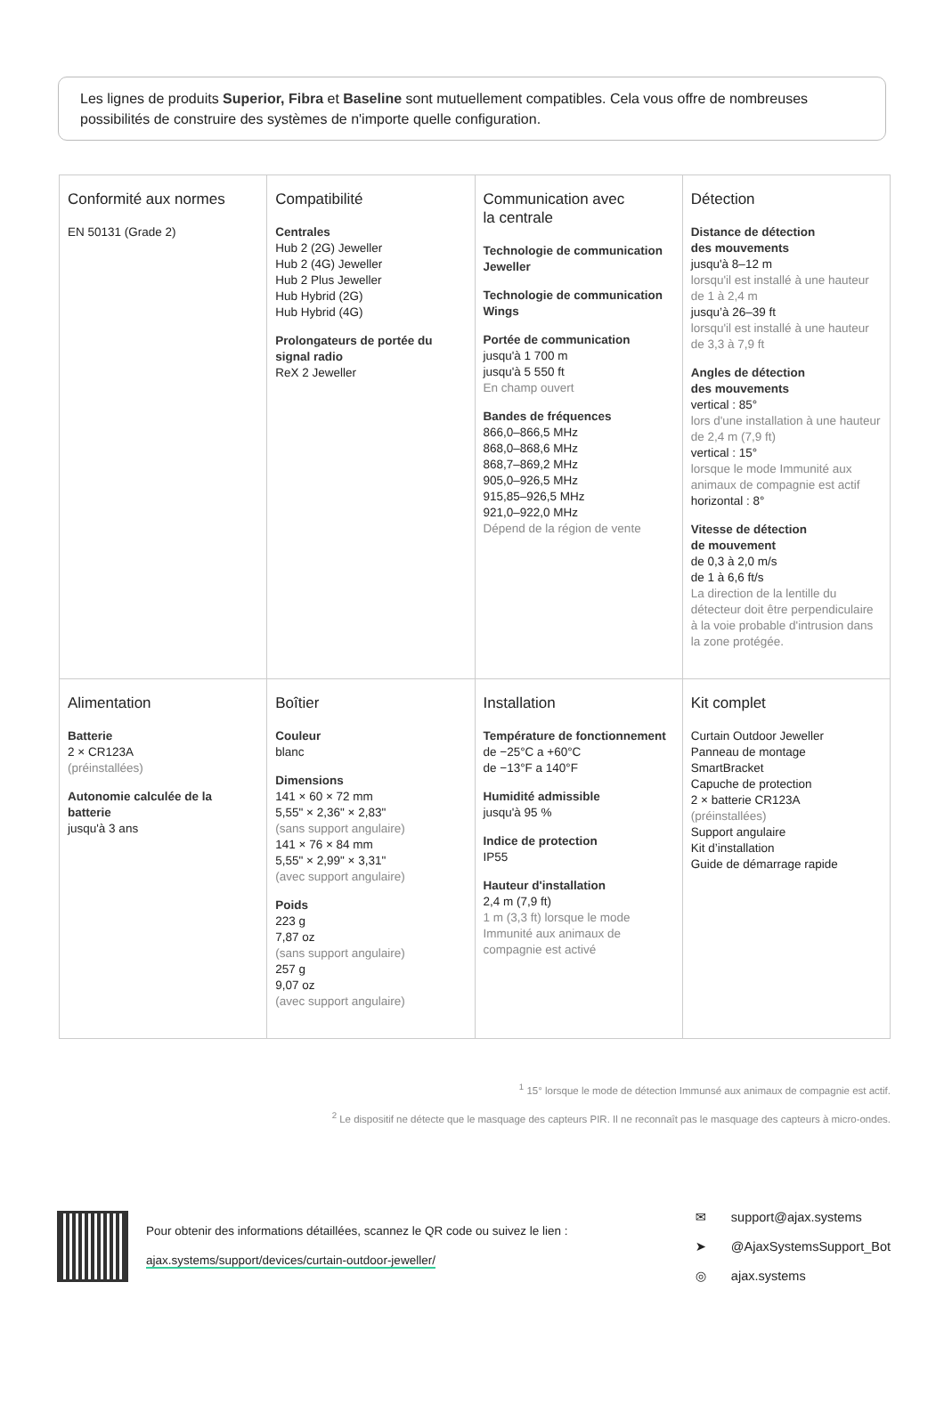Les lignes de produits Superior, Fibra et Baseline sont mutuellement compatibles. Cela vous offre de nombreuses possibilités de construire des systèmes de n'importe quelle configuration.
| Conformité aux normes EN 50131 (Grade 2) | Compatibilité Centrales Hub 2 (2G) Jeweller Hub 2 (4G) Jeweller Hub 2 Plus Jeweller Hub Hybrid (2G) Hub Hybrid (4G) Prolongateurs de portée du signal radio ReX 2 Jeweller | Communication avec la centrale Technologie de communication Jeweller Technologie de communication Wings Portée de communication jusqu'à 1 700 m jusqu'à 5 550 ft En champ ouvert Bandes de fréquences 866,0–866,5 MHz 868,0–868,6 MHz 868,7–869,2 MHz 905,0–926,5 MHz 915,85–926,5 MHz 921,0–922,0 MHz Dépend de la région de vente | Détection Distance de détection des mouvements jusqu'à 8–12 m lorsqu'il est installé à une hauteur de 1 à 2,4 m jusqu’à 26–39 ft lorsqu'il est installé à une hauteur de 3,3 à 7,9 ft Angles de détection des mouvements vertical : 85° lors d'une installation à une hauteur de 2,4 m (7,9 ft) vertical : 15° lorsque le mode Immunité aux animaux de compagnie est actif horizontal : 8° Vitesse de détection de mouvement de 0,3 à 2,0 m/s de 1 à 6,6 ft/s La direction de la lentille du détecteur doit être perpendiculaire à la voie probable d'intrusion dans la zone protégée. |
| Alimentation Batterie 2 × CR123A (préinstallées) Autonomie calculée de la batterie jusqu'à 3 ans | Boîtier Couleur blanc Dimensions 141 × 60 × 72 mm 5,55" × 2,36" × 2,83" (sans support angulaire) 141 × 76 × 84 mm 5,55" × 2,99" × 3,31" (avec support angulaire) Poids 223 g 7,87 oz (sans support angulaire) 257 g 9,07 oz (avec support angulaire) | Installation Température de fonctionnement de −25°C a +60°C de −13°F a 140°F Humidité admissible jusqu'à 95 % Indice de protection IP55 Hauteur d'installation 2,4 m (7,9 ft) 1 m (3,3 ft) lorsque le mode Immunité aux animaux de compagnie est activé | Kit complet Curtain Outdoor Jeweller Panneau de montage SmartBracket Capuche de protection 2 × batterie CR123A (préinstallées) Support angulaire Kit d’installation Guide de démarrage rapide |
<sup>1</sup> 15° lorsque le mode de détection Immunsé aux animaux de compagnie est actif.
<sup>2</sup> Le dispositif ne détecte que le masquage des capteurs PIR. Il ne reconnaît pas le masquage des capteurs à micro-ondes.
Pour obtenir des informations détaillées, scannez le QR code ou suivez le lien :
ajax.systems/support/devices/curtain-outdoor-jeweller/
✉ support@ajax.systems
➤ @AjaxSystemsSupport_Bot
◎ ajax.systems